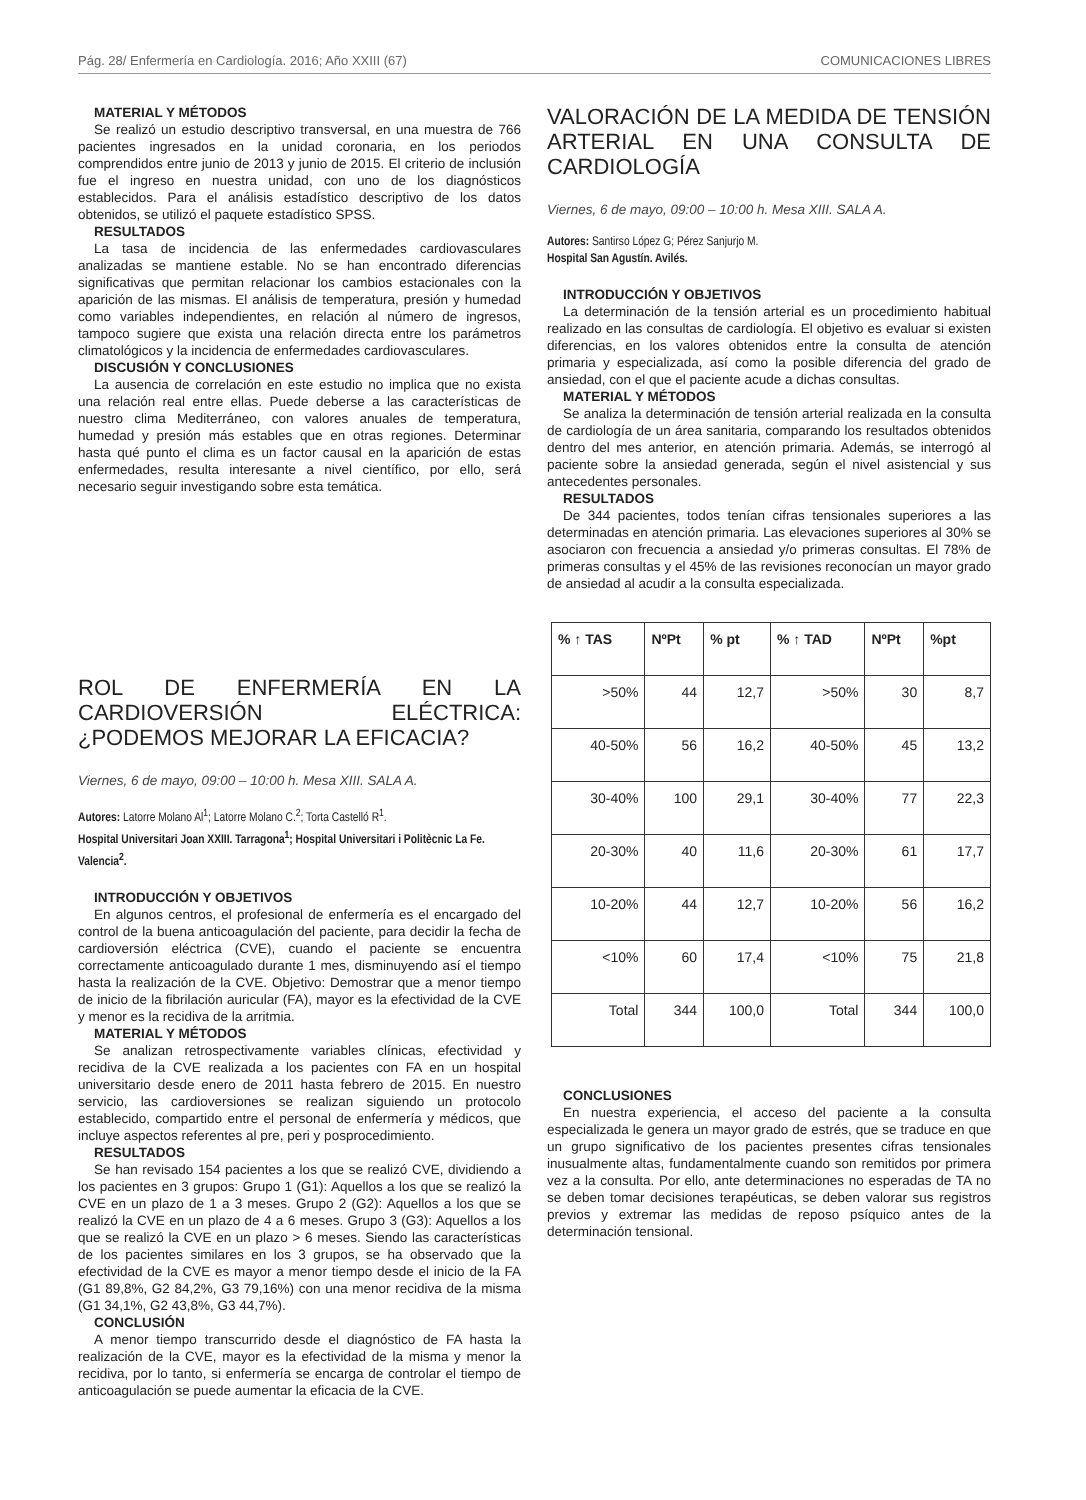Pág. 28/ Enfermería en Cardiología. 2016; Año XXIII (67) COMUNICACIONES LIBRES
MATERIAL Y MÉTODOS
Se realizó un estudio descriptivo transversal, en una muestra de 766 pacientes ingresados en la unidad coronaria, en los periodos comprendidos entre junio de 2013 y junio de 2015. El criterio de inclusión fue el ingreso en nuestra unidad, con uno de los diagnósticos establecidos. Para el análisis estadístico descriptivo de los datos obtenidos, se utilizó el paquete estadístico SPSS.
RESULTADOS
La tasa de incidencia de las enfermedades cardiovasculares analizadas se mantiene estable. No se han encontrado diferencias significativas que permitan relacionar los cambios estacionales con la aparición de las mismas. El análisis de temperatura, presión y humedad como variables independientes, en relación al número de ingresos, tampoco sugiere que exista una relación directa entre los parámetros climatológicos y la incidencia de enfermedades cardiovasculares.
DISCUSIÓN Y CONCLUSIONES
La ausencia de correlación en este estudio no implica que no exista una relación real entre ellas. Puede deberse a las características de nuestro clima Mediterráneo, con valores anuales de temperatura, humedad y presión más estables que en otras regiones. Determinar hasta qué punto el clima es un factor causal en la aparición de estas enfermedades, resulta interesante a nivel científico, por ello, será necesario seguir investigando sobre esta temática.
ROL DE ENFERMERÍA EN LA CARDIOVERSIÓN ELÉCTRICA: ¿PODEMOS MEJORAR LA EFICACIA?
Viernes, 6 de mayo, 09:00 – 10:00 h. Mesa XIII. SALA A.
Autores: Latorre Molano Al<sup>1</sup>; Latorre Molano C.<sup>2</sup>; Torta Castelló R<sup>1</sup>.
Hospital Universitari Joan XXIII. Tarragona<sup>1</sup>; Hospital Universitari i Politècnic La Fe. Valencia<sup>2</sup>.
INTRODUCCIÓN Y OBJETIVOS
En algunos centros, el profesional de enfermería es el encargado del control de la buena anticoagulación del paciente, para decidir la fecha de cardioversión eléctrica (CVE), cuando el paciente se encuentra correctamente anticoagulado durante 1 mes, disminuyendo así el tiempo hasta la realización de la CVE. Objetivo: Demostrar que a menor tiempo de inicio de la fibrilación auricular (FA), mayor es la efectividad de la CVE y menor es la recidiva de la arritmia.
MATERIAL Y MÉTODOS
Se analizan retrospectivamente variables clínicas, efectividad y recidiva de la CVE realizada a los pacientes con FA en un hospital universitario desde enero de 2011 hasta febrero de 2015. En nuestro servicio, las cardioversiones se realizan siguiendo un protocolo establecido, compartido entre el personal de enfermería y médicos, que incluye aspectos referentes al pre, peri y posprocedimiento.
RESULTADOS
Se han revisado 154 pacientes a los que se realizó CVE, dividiendo a los pacientes en 3 grupos: Grupo 1 (G1): Aquellos a los que se realizó la CVE en un plazo de 1 a 3 meses. Grupo 2 (G2): Aquellos a los que se realizó la CVE en un plazo de 4 a 6 meses. Grupo 3 (G3): Aquellos a los que se realizó la CVE en un plazo > 6 meses. Siendo las características de los pacientes similares en los 3 grupos, se ha observado que la efectividad de la CVE es mayor a menor tiempo desde el inicio de la FA (G1 89,8%, G2 84,2%, G3 79,16%) con una menor recidiva de la misma (G1 34,1%, G2 43,8%, G3 44,7%).
CONCLUSIÓN
A menor tiempo transcurrido desde el diagnóstico de FA hasta la realización de la CVE, mayor es la efectividad de la misma y menor la recidiva, por lo tanto, si enfermería se encarga de controlar el tiempo de anticoagulación se puede aumentar la eficacia de la CVE.
VALORACIÓN DE LA MEDIDA DE TENSIÓN ARTERIAL EN UNA CONSULTA DE CARDIOLOGÍA
Viernes, 6 de mayo, 09:00 – 10:00 h. Mesa XIII. SALA A.
Autores: Santirso López G; Pérez Sanjurjo M.
Hospital San Agustín. Avilés.
INTRODUCCIÓN Y OBJETIVOS
La determinación de la tensión arterial es un procedimiento habitual realizado en las consultas de cardiología. El objetivo es evaluar si existen diferencias, en los valores obtenidos entre la consulta de atención primaria y especializada, así como la posible diferencia del grado de ansiedad, con el que el paciente acude a dichas consultas.
MATERIAL Y MÉTODOS
Se analiza la determinación de tensión arterial realizada en la consulta de cardiología de un área sanitaria, comparando los resultados obtenidos dentro del mes anterior, en atención primaria. Además, se interrogó al paciente sobre la ansiedad generada, según el nivel asistencial y sus antecedentes personales.
RESULTADOS
De 344 pacientes, todos tenían cifras tensionales superiores a las determinadas en atención primaria. Las elevaciones superiores al 30% se asociaron con frecuencia a ansiedad y/o primeras consultas. El 78% de primeras consultas y el 45% de las revisiones reconocían un mayor grado de ansiedad al acudir a la consulta especializada.
| % ↑ TAS | NºPt | % pt | % ↑ TAD | NºPt | %pt |
| --- | --- | --- | --- | --- | --- |
| >50% | 44 | 12,7 | >50% | 30 | 8,7 |
| 40-50% | 56 | 16,2 | 40-50% | 45 | 13,2 |
| 30-40% | 100 | 29,1 | 30-40% | 77 | 22,3 |
| 20-30% | 40 | 11,6 | 20-30% | 61 | 17,7 |
| 10-20% | 44 | 12,7 | 10-20% | 56 | 16,2 |
| <10% | 60 | 17,4 | <10% | 75 | 21,8 |
| Total | 344 | 100,0 | Total | 344 | 100,0 |
CONCLUSIONES
En nuestra experiencia, el acceso del paciente a la consulta especializada le genera un mayor grado de estrés, que se traduce en que un grupo significativo de los pacientes presentes cifras tensionales inusualmente altas, fundamentalmente cuando son remitidos por primera vez a la consulta. Por ello, ante determinaciones no esperadas de TA no se deben tomar decisiones terapéuticas, se deben valorar sus registros previos y extremar las medidas de reposo psíquico antes de la determinación tensional.